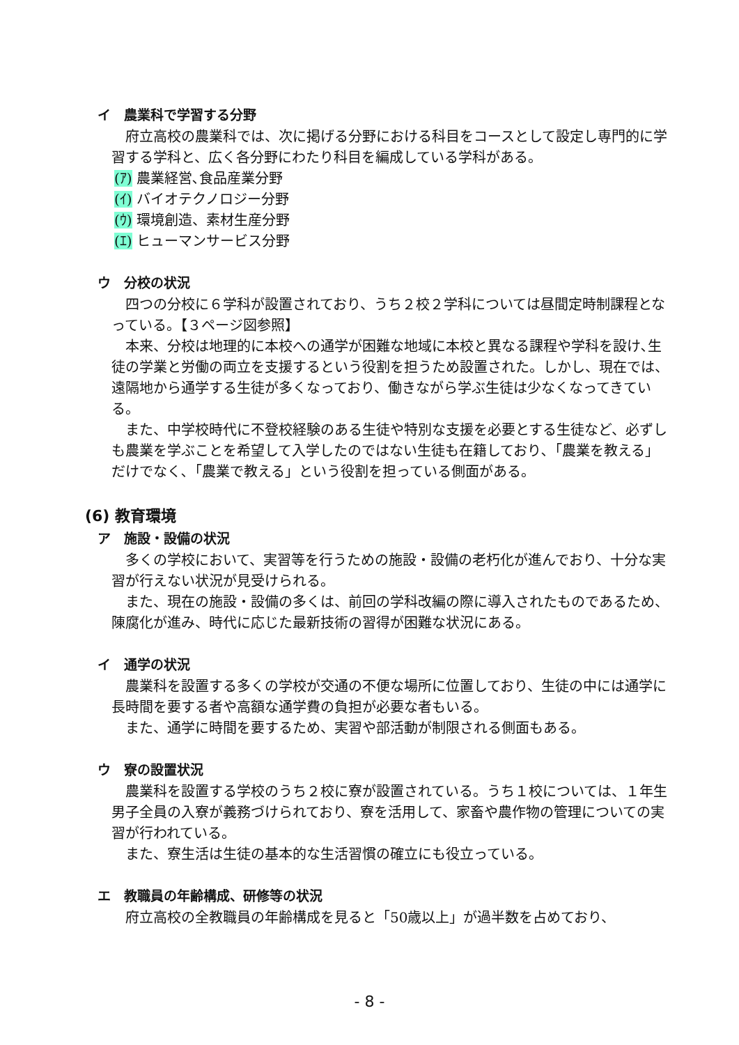イ　農業科で学習する分野
府立高校の農業科では、次に掲げる分野における科目をコースとして設定し専門的に学習する学科と、広く各分野にわたり科目を編成している学科がある。
(ｱ) 農業経営､食品産業分野
(ｲ) バイオテクノロジー分野
(ｳ) 環境創造、素材生産分野
(ｴ) ヒューマンサービス分野
ウ　分校の状況
四つの分校に６学科が設置されており、うち２校２学科については昼間定時制課程となっている。【３ページ図参照】
本来、分校は地理的に本校への通学が困難な地域に本校と異なる課程や学科を設け､生徒の学業と労働の両立を支援するという役割を担うため設置された。しかし、現在では、遠隔地から通学する生徒が多くなっており、働きながら学ぶ生徒は少なくなってきている。
また、中学校時代に不登校経験のある生徒や特別な支援を必要とする生徒など、必ずしも農業を学ぶことを希望して入学したのではない生徒も在籍しており､「農業を教える」だけでなく､「農業で教える」という役割を担っている側面がある。
(6) 教育環境
ア　施設・設備の状況
多くの学校において、実習等を行うための施設・設備の老朽化が進んでおり、十分な実習が行えない状況が見受けられる。
また、現在の施設・設備の多くは、前回の学科改編の際に導入されたものであるため、陳腐化が進み、時代に応じた最新技術の習得が困難な状況にある。
イ　通学の状況
農業科を設置する多くの学校が交通の不便な場所に位置しており、生徒の中には通学に長時間を要する者や高額な通学費の負担が必要な者もいる。
また、通学に時間を要するため、実習や部活動が制限される側面もある。
ウ　寮の設置状況
農業科を設置する学校のうち２校に寮が設置されている。うち１校については、１年生男子全員の入寮が義務づけられており、寮を活用して、家畜や農作物の管理についての実習が行われている。
また、寮生活は生徒の基本的な生活習慣の確立にも役立っている。
エ　教職員の年齢構成、研修等の状況
府立高校の全教職員の年齢構成を見ると「50歳以上」が過半数を占めており、
- 8 -